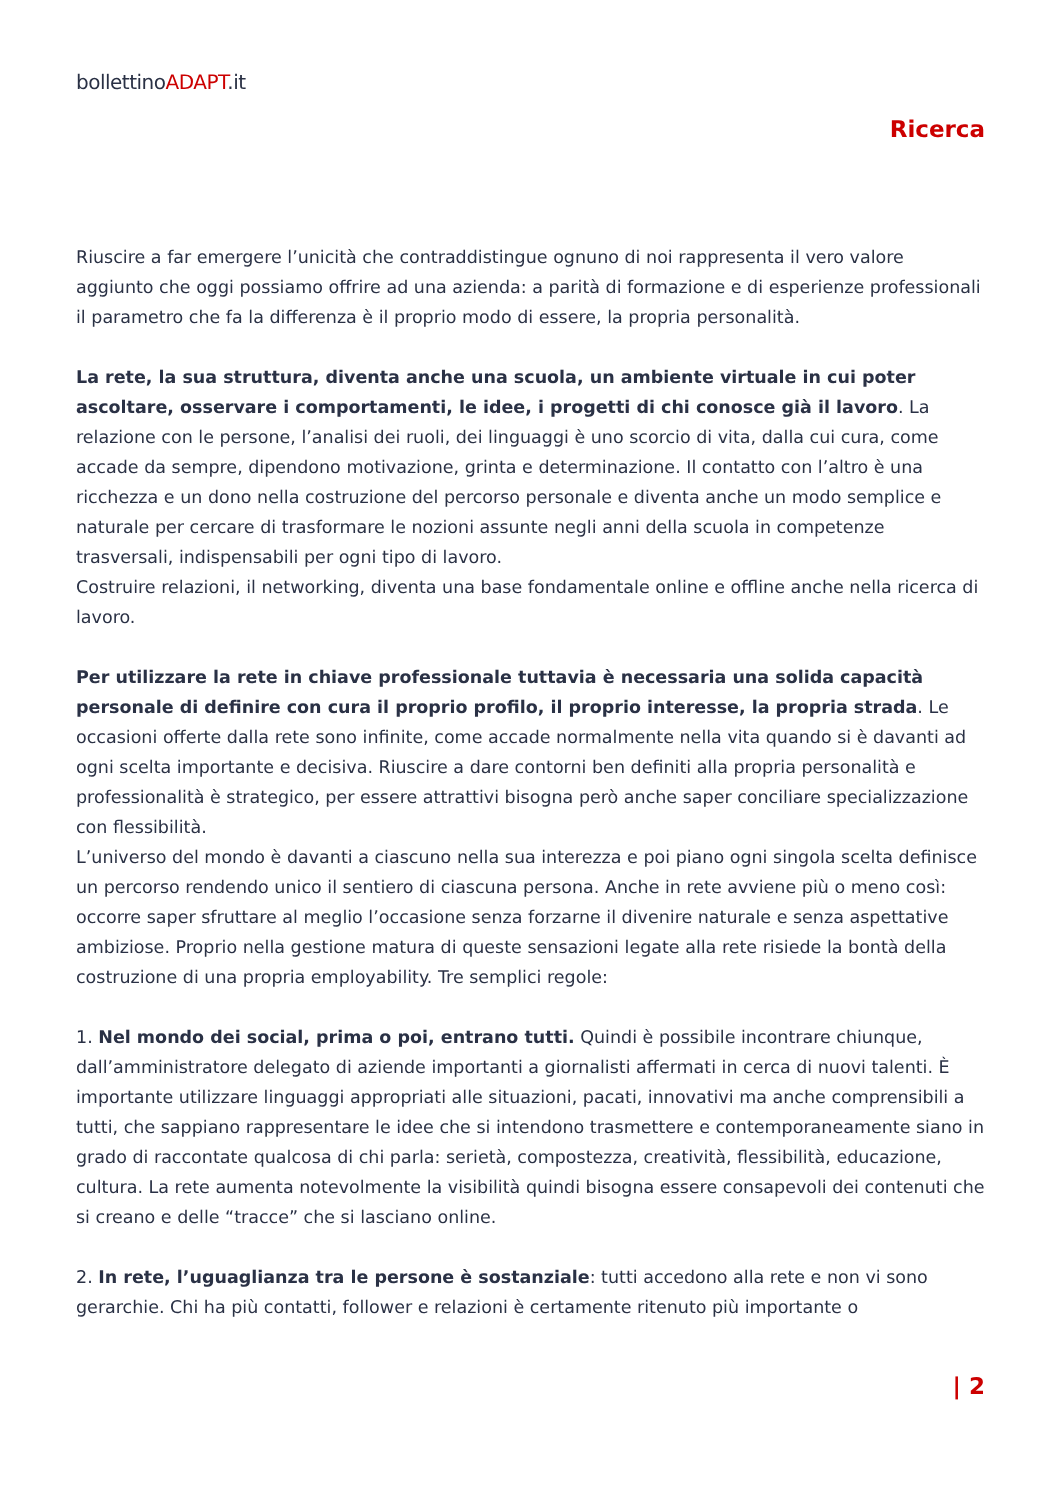bollettinoADAPT.it
Ricerca
Riuscire a far emergere l’unicità che contraddistingue ognuno di noi rappresenta il vero valore aggiunto che oggi possiamo offrire ad una azienda: a parità di formazione e di esperienze professionali il parametro che fa la differenza è il proprio modo di essere, la propria personalità.
La rete, la sua struttura, diventa anche una scuola, un ambiente virtuale in cui poter ascoltare, osservare i comportamenti, le idee, i progetti di chi conosce già il lavoro. La relazione con le persone, l’analisi dei ruoli, dei linguaggi è uno scorcio di vita, dalla cui cura, come accade da sempre, dipendono motivazione, grinta e determinazione. Il contatto con l’altro è una ricchezza e un dono nella costruzione del percorso personale e diventa anche un modo semplice e naturale per cercare di trasformare le nozioni assunte negli anni della scuola in competenze trasversali, indispensabili per ogni tipo di lavoro.
Costruire relazioni, il networking, diventa una base fondamentale online e offline anche nella ricerca di lavoro.
Per utilizzare la rete in chiave professionale tuttavia è necessaria una solida capacità personale di definire con cura il proprio profilo, il proprio interesse, la propria strada. Le occasioni offerte dalla rete sono infinite, come accade normalmente nella vita quando si è davanti ad ogni scelta importante e decisiva. Riuscire a dare contorni ben definiti alla propria personalità e professionalità è strategico, per essere attrattivi bisogna però anche saper conciliare specializzazione con flessibilità.
L’universo del mondo è davanti a ciascuno nella sua interezza e poi piano ogni singola scelta definisce un percorso rendendo unico il sentiero di ciascuna persona. Anche in rete avviene più o meno così: occorre saper sfruttare al meglio l’occasione senza forzarne il divenire naturale e senza aspettative ambiziose. Proprio nella gestione matura di queste sensazioni legate alla rete risiede la bontà della costruzione di una propria employability. Tre semplici regole:
1. Nel mondo dei social, prima o poi, entrano tutti. Quindi è possibile incontrare chiunque, dall’amministratore delegato di aziende importanti a giornalisti affermati in cerca di nuovi talenti. È importante utilizzare linguaggi appropriati alle situazioni, pacati, innovativi ma anche comprensibili a tutti, che sappiano rappresentare le idee che si intendono trasmettere e contemporaneamente siano in grado di raccontate qualcosa di chi parla: serietà, compostezza, creatività, flessibilità, educazione, cultura. La rete aumenta notevolmente la visibilità quindi bisogna essere consapevoli dei contenuti che si creano e delle “tracce” che si lasciano online.
2. In rete, l’uguaglianza tra le persone è sostanziale: tutti accedono alla rete e non vi sono gerarchie. Chi ha più contatti, follower e relazioni è certamente ritenuto più importante o
| 2